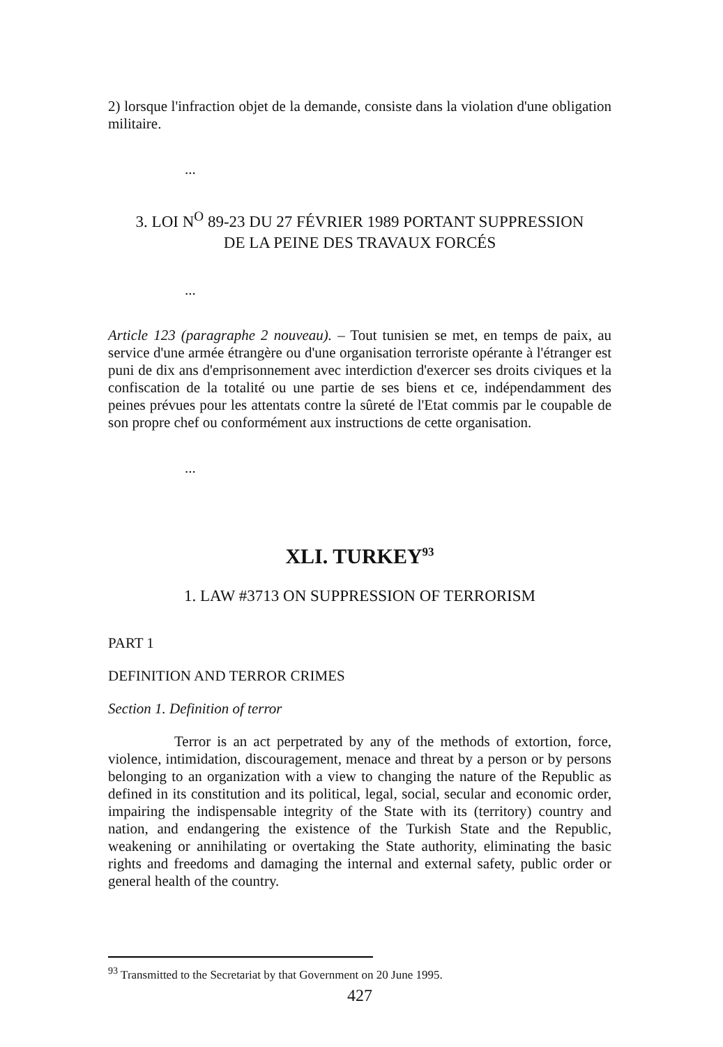2) lorsque l'infraction objet de la demande, consiste dans la violation d'une obligation militaire.
...
3. LOI N<sup>O</sup> 89-23 DU 27 FÉVRIER 1989 PORTANT SUPPRESSION
DE LA PEINE DES TRAVAUX FORCÉS
...
Article 123 (paragraphe 2 nouveau). – Tout tunisien se met, en temps de paix, au service d'une armée étrangère ou d'une organisation terroriste opérante à l'étranger est puni de dix ans d'emprisonnement avec interdiction d'exercer ses droits civiques et la confiscation de la totalité ou une partie de ses biens et ce, indépendamment des peines prévues pour les attentats contre la sûreté de l'Etat commis par le coupable de son propre chef ou conformément aux instructions de cette organisation.
...
XLI. TURKEY<sup>93</sup>
1. LAW #3713 ON SUPPRESSION OF TERRORISM
PART 1
DEFINITION AND TERROR CRIMES
Section 1. Definition of terror
Terror is an act perpetrated by any of the methods of extortion, force, violence, intimidation, discouragement, menace and threat by a person or by persons belonging to an organization with a view to changing the nature of the Republic as defined in its constitution and its political, legal, social, secular and economic order, impairing the indispensable integrity of the State with its (territory) country and nation, and endangering the existence of the Turkish State and the Republic, weakening or annihilating or overtaking the State authority, eliminating the basic rights and freedoms and damaging the internal and external safety, public order or general health of the country.
<sup>93</sup> Transmitted to the Secretariat by that Government on 20 June 1995.
427